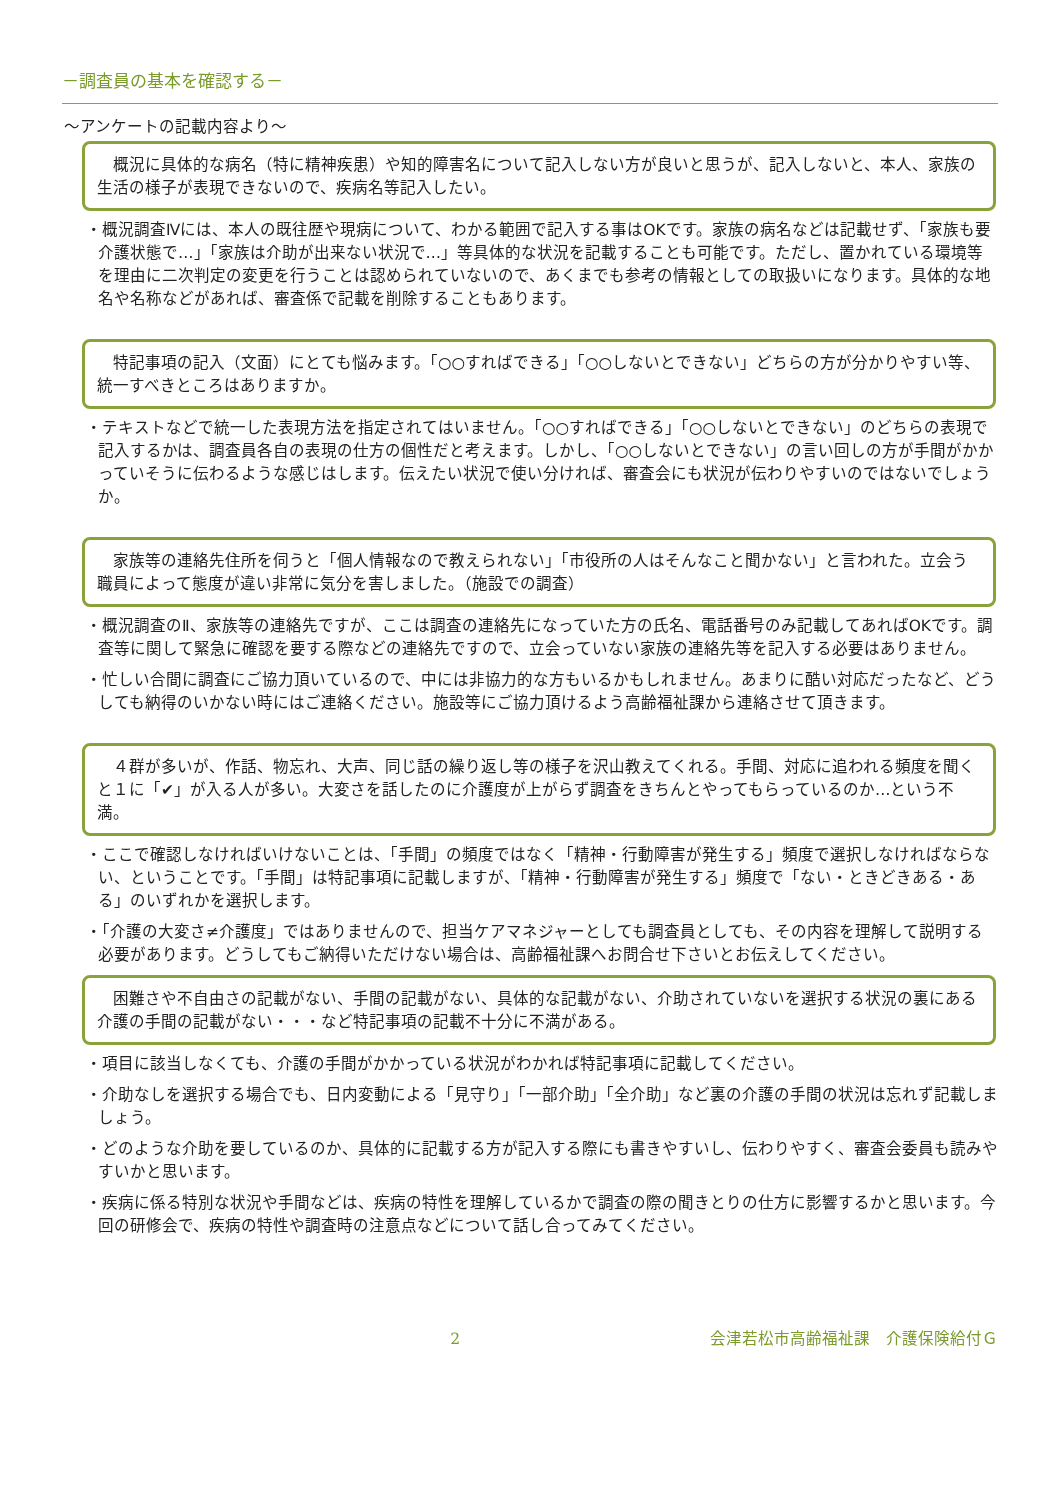－調査員の基本を確認する－
～アンケートの記載内容より～
　概況に具体的な病名（特に精神疾患）や知的障害名について記入しない方が良いと思うが、記入しないと、本人、家族の生活の様子が表現できないので、疾病名等記入したい。
・概況調査Ⅳには、本人の既往歴や現病について、わかる範囲で記入する事はOKです。家族の病名などは記載せず、「家族も要介護状態で…」「家族は介助が出来ない状況で…」等具体的な状況を記載することも可能です。ただし、置かれている環境等を理由に二次判定の変更を行うことは認められていないので、あくまでも参考の情報としての取扱いになります。具体的な地名や名称などがあれば、審査係で記載を削除することもあります。
　特記事項の記入（文面）にとても悩みます。「○○すればできる」「○○しないとできない」どちらの方が分かりやすい等、統一すべきところはありますか。
・テキストなどで統一した表現方法を指定されてはいません。「○○すればできる」「○○しないとできない」のどちらの表現で記入するかは、調査員各自の表現の仕方の個性だと考えます。しかし、「○○しないとできない」の言い回しの方が手間がかかっていそうに伝わるような感じはします。伝えたい状況で使い分ければ、審査会にも状況が伝わりやすいのではないでしょうか。
　家族等の連絡先住所を伺うと「個人情報なので教えられない」「市役所の人はそんなこと聞かない」と言われた。立会う職員によって態度が違い非常に気分を害しました。（施設での調査）
・概況調査のⅡ、家族等の連絡先ですが、ここは調査の連絡先になっていた方の氏名、電話番号のみ記載してあればOKです。調査等に関して緊急に確認を要する際などの連絡先ですので、立会っていない家族の連絡先等を記入する必要はありません。
・忙しい合間に調査にご協力頂いているので、中には非協力的な方もいるかもしれません。あまりに酷い対応だったなど、どうしても納得のいかない時にはご連絡ください。施設等にご協力頂けるよう高齢福祉課から連絡させて頂きます。
　４群が多いが、作話、物忘れ、大声、同じ話の繰り返し等の様子を沢山教えてくれる。手間、対応に追われる頻度を聞くと１に「✔」が入る人が多い。大変さを話したのに介護度が上がらず調査をきちんとやってもらっているのか…という不満。
・ここで確認しなければいけないことは、「手間」の頻度ではなく「精神・行動障害が発生する」頻度で選択しなければならない、ということです。「手間」は特記事項に記載しますが、「精神・行動障害が発生する」頻度で「ない・ときどきある・ある」のいずれかを選択します。
・「介護の大変さ≠介護度」ではありませんので、担当ケアマネジャーとしても調査員としても、その内容を理解して説明する必要があります。どうしてもご納得いただけない場合は、高齢福祉課へお問合せ下さいとお伝えしてください。
　困難さや不自由さの記載がない、手間の記載がない、具体的な記載がない、介助されていないを選択する状況の裏にある介護の手間の記載がない・・・など特記事項の記載不十分に不満がある。
・項目に該当しなくても、介護の手間がかかっている状況がわかれば特記事項に記載してください。
・介助なしを選択する場合でも、日内変動による「見守り」「一部介助」「全介助」など裏の介護の手間の状況は忘れず記載しましょう。
・どのような介助を要しているのか、具体的に記載する方が記入する際にも書きやすいし、伝わりやすく、審査会委員も読みやすいかと思います。
・疾病に係る特別な状況や手間などは、疾病の特性を理解しているかで調査の際の聞きとりの仕方に影響するかと思います。今回の研修会で、疾病の特性や調査時の注意点などについて話し合ってみてください。
2 会津若松市高齢福祉課　介護保険給付Ｇ